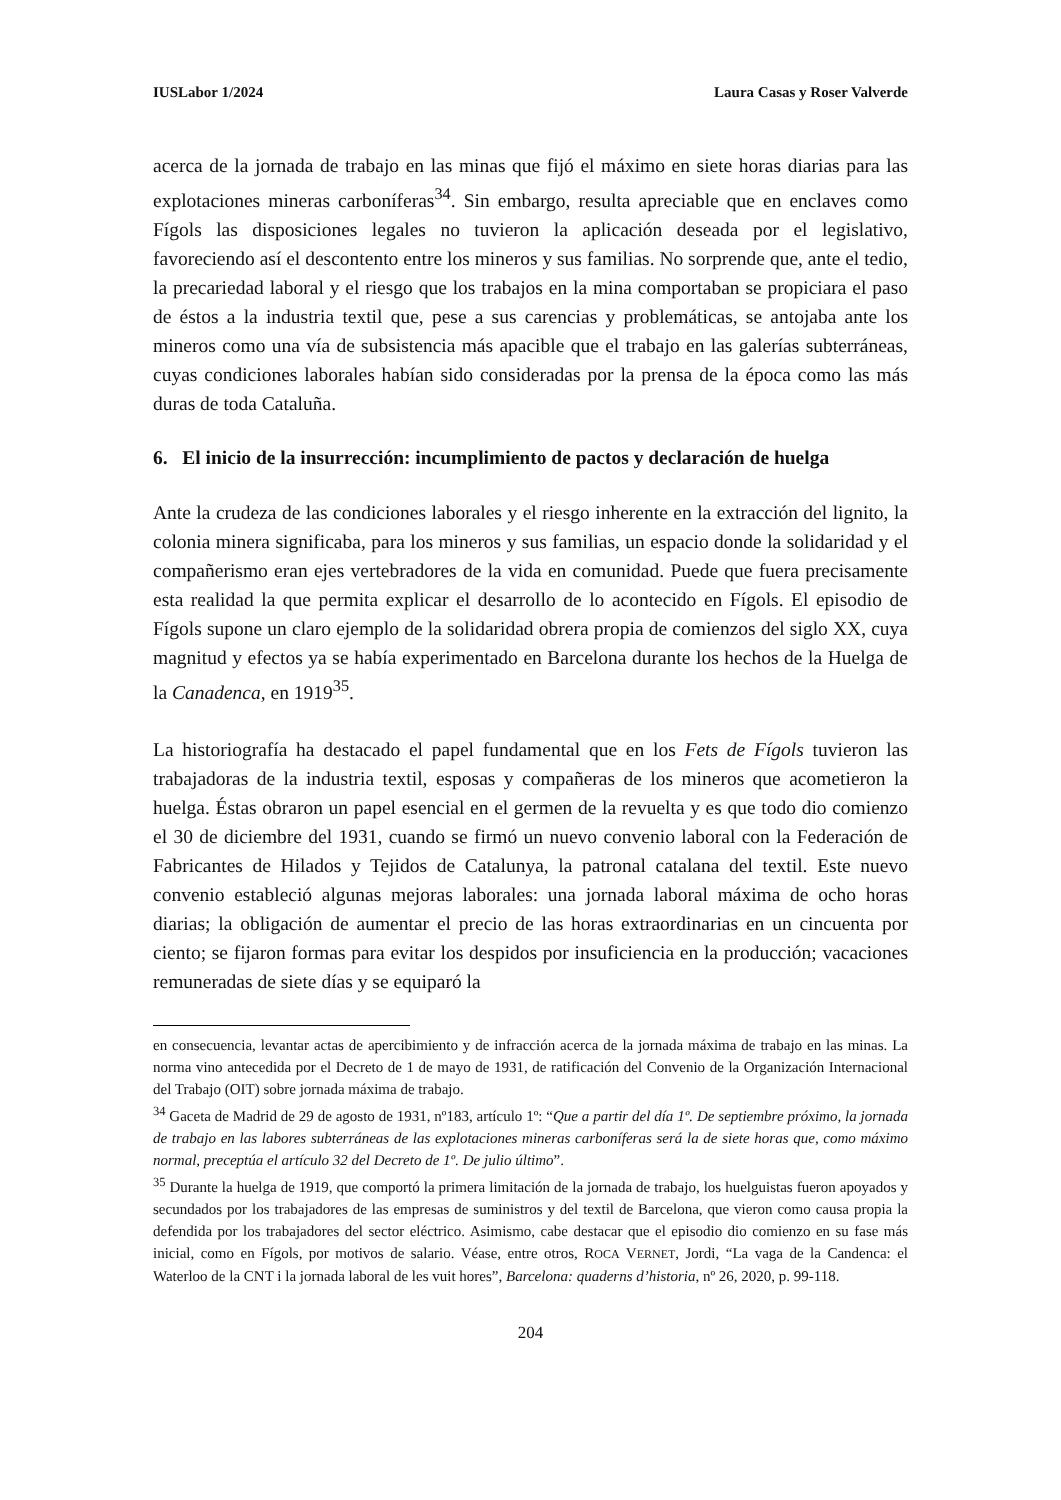IUSLabor 1/2024 Laura Casas y Roser Valverde
acerca de la jornada de trabajo en las minas que fijó el máximo en siete horas diarias para las explotaciones mineras carboníferas<sup>34</sup>. Sin embargo, resulta apreciable que en enclaves como Fígols las disposiciones legales no tuvieron la aplicación deseada por el legislativo, favoreciendo así el descontento entre los mineros y sus familias. No sorprende que, ante el tedio, la precariedad laboral y el riesgo que los trabajos en la mina comportaban se propiciara el paso de éstos a la industria textil que, pese a sus carencias y problemáticas, se antojaba ante los mineros como una vía de subsistencia más apacible que el trabajo en las galerías subterráneas, cuyas condiciones laborales habían sido consideradas por la prensa de la época como las más duras de toda Cataluña.
6. El inicio de la insurrección: incumplimiento de pactos y declaración de huelga
Ante la crudeza de las condiciones laborales y el riesgo inherente en la extracción del lignito, la colonia minera significaba, para los mineros y sus familias, un espacio donde la solidaridad y el compañerismo eran ejes vertebradores de la vida en comunidad. Puede que fuera precisamente esta realidad la que permita explicar el desarrollo de lo acontecido en Fígols. El episodio de Fígols supone un claro ejemplo de la solidaridad obrera propia de comienzos del siglo XX, cuya magnitud y efectos ya se había experimentado en Barcelona durante los hechos de la Huelga de la Canadenca, en 1919<sup>35</sup>.
La historiografía ha destacado el papel fundamental que en los Fets de Fígols tuvieron las trabajadoras de la industria textil, esposas y compañeras de los mineros que acometieron la huelga. Éstas obraron un papel esencial en el germen de la revuelta y es que todo dio comienzo el 30 de diciembre del 1931, cuando se firmó un nuevo convenio laboral con la Federación de Fabricantes de Hilados y Tejidos de Catalunya, la patronal catalana del textil. Este nuevo convenio estableció algunas mejoras laborales: una jornada laboral máxima de ocho horas diarias; la obligación de aumentar el precio de las horas extraordinarias en un cincuenta por ciento; se fijaron formas para evitar los despidos por insuficiencia en la producción; vacaciones remuneradas de siete días y se equiparó la
en consecuencia, levantar actas de apercibimiento y de infracción acerca de la jornada máxima de trabajo en las minas. La norma vino antecedida por el Decreto de 1 de mayo de 1931, de ratificación del Convenio de la Organización Internacional del Trabajo (OIT) sobre jornada máxima de trabajo.
<sup>34</sup> Gaceta de Madrid de 29 de agosto de 1931, nº183, artículo 1º: “Que a partir del día 1º. De septiembre próximo, la jornada de trabajo en las labores subterráneas de las explotaciones mineras carboníferas será la de siete horas que, como máximo normal, preceptúa el artículo 32 del Decreto de 1º. De julio último”.
<sup>35</sup> Durante la huelga de 1919, que comportó la primera limitación de la jornada de trabajo, los huelguistas fueron apoyados y secundados por los trabajadores de las empresas de suministros y del textil de Barcelona, que vieron como causa propia la defendida por los trabajadores del sector eléctrico. Asimismo, cabe destacar que el episodio dio comienzo en su fase más inicial, como en Fígols, por motivos de salario. Véase, entre otros, ROCA VERNET, Jordi, “La vaga de la Candenca: el Waterloo de la CNT i la jornada laboral de les vuit hores”, Barcelona: quaderns d’historia, nº 26, 2020, p. 99-118.
204